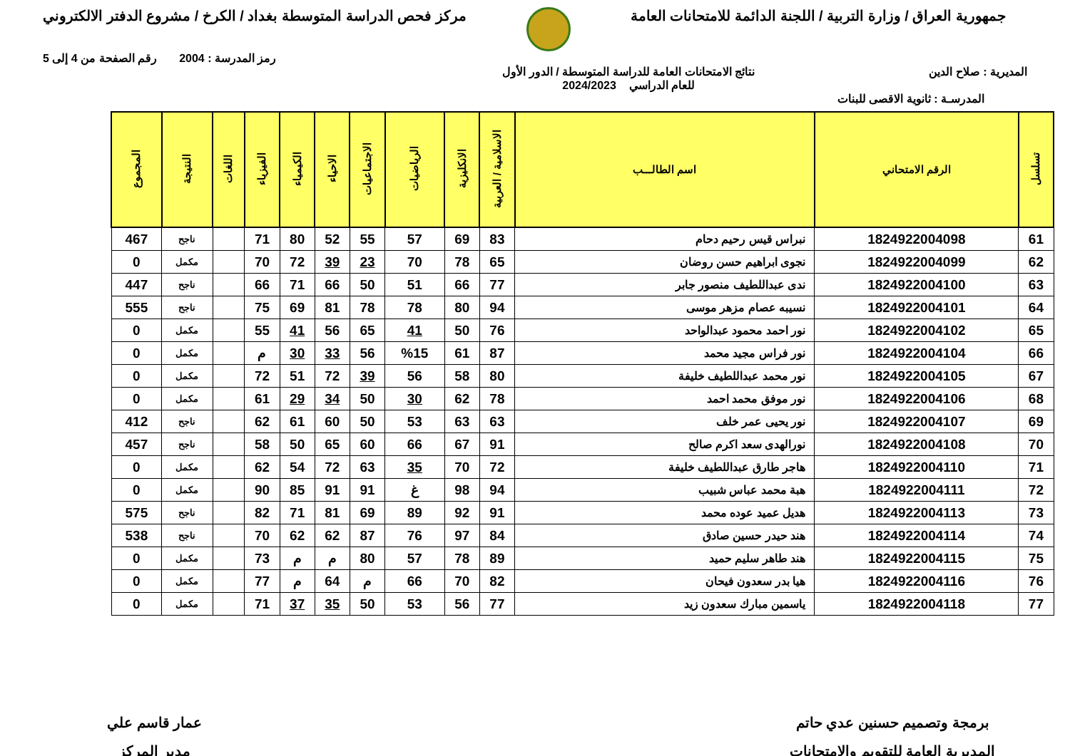جمهورية العراق / وزارة التربية / اللجنة الدائمة للامتحانات العامة
مركز فحص الدراسة المتوسطة بغداد / الكرخ / مشروع الدفتر الالكتروني
رمز المدرسة : 2004 رقم الصفحة من 4 إلى 5
المديرية : صلاح الدين نتائج الامتحانات العامة للدراسة المتوسطة / الدور الأول
للعام الدراسي 2024/2023
المدرسـة : ثانوية الاقصى للبنات
| تسلسل | الرقم الامتحاني | اسم الطالـــب | الاسلامية / العربية | الانكليزية | الرياضيات | الاجتماعيات | الاحياء | الكيمياء | الفيزياء | اللغات | النتيجة | المجموع |
| --- | --- | --- | --- | --- | --- | --- | --- | --- | --- | --- | --- | --- |
| 61 | 1824922004098 | نبراس قيس رحيم دحام | 83 | 69 | 57 | 55 | 52 | 80 | 71 | | ناجح | 467 |
| 62 | 1824922004099 | نجوى ابراهيم حسن روضان | 65 | 78 | 70 | 23 | 39 | 72 | 70 | | مكمل | 0 |
| 63 | 1824922004100 | ندى عبداللطيف منصور جابر | 77 | 66 | 51 | 50 | 66 | 71 | 66 | | ناجح | 447 |
| 64 | 1824922004101 | نسيبه عصام مزهر موسى | 94 | 80 | 78 | 78 | 81 | 69 | 75 | | ناجح | 555 |
| 65 | 1824922004102 | نور احمد محمود عبدالواحد | 76 | 50 | 41 | 65 | 56 | 41 | 55 | | مكمل | 0 |
| 66 | 1824922004104 | نور فراس مجيد محمد | 87 | 61 | %15 | 56 | 33 | 30 | م | | مكمل | 0 |
| 67 | 1824922004105 | نور محمد عبداللطيف خليفة | 80 | 58 | 56 | 39 | 72 | 51 | 72 | | مكمل | 0 |
| 68 | 1824922004106 | نور موفق محمد احمد | 78 | 62 | 30 | 50 | 34 | 29 | 61 | | مكمل | 0 |
| 69 | 1824922004107 | نور يحيى عمر خلف | 63 | 63 | 53 | 50 | 60 | 61 | 62 | | ناجح | 412 |
| 70 | 1824922004108 | نورالهدى سعد اكرم صالح | 91 | 67 | 66 | 60 | 65 | 50 | 58 | | ناجح | 457 |
| 71 | 1824922004110 | هاجر طارق عبداللطيف خليفة | 72 | 70 | 35 | 63 | 72 | 54 | 62 | | مكمل | 0 |
| 72 | 1824922004111 | هبة محمد عباس شبيب | 94 | 98 | غ | 91 | 91 | 85 | 90 | | مكمل | 0 |
| 73 | 1824922004113 | هديل عميد عوده محمد | 91 | 92 | 89 | 69 | 81 | 71 | 82 | | ناجح | 575 |
| 74 | 1824922004114 | هند حيدر حسين صادق | 84 | 97 | 76 | 87 | 62 | 62 | 70 | | ناجح | 538 |
| 75 | 1824922004115 | هند طاهر سليم حميد | 89 | 78 | 57 | 80 | م | م | 73 | | مكمل | 0 |
| 76 | 1824922004116 | هيا بدر سعدون فيحان | 82 | 70 | 66 | م | 64 | م | 77 | | مكمل | 0 |
| 77 | 1824922004118 | ياسمين مبارك سعدون زيد | 77 | 56 | 53 | 50 | 35 | 37 | 71 | | مكمل | 0 |
برمجة وتصميم حسنين عدي حاتم
المديرية العامة للتقويم والامتحانات
عمار قاسم علي
مدير المركز